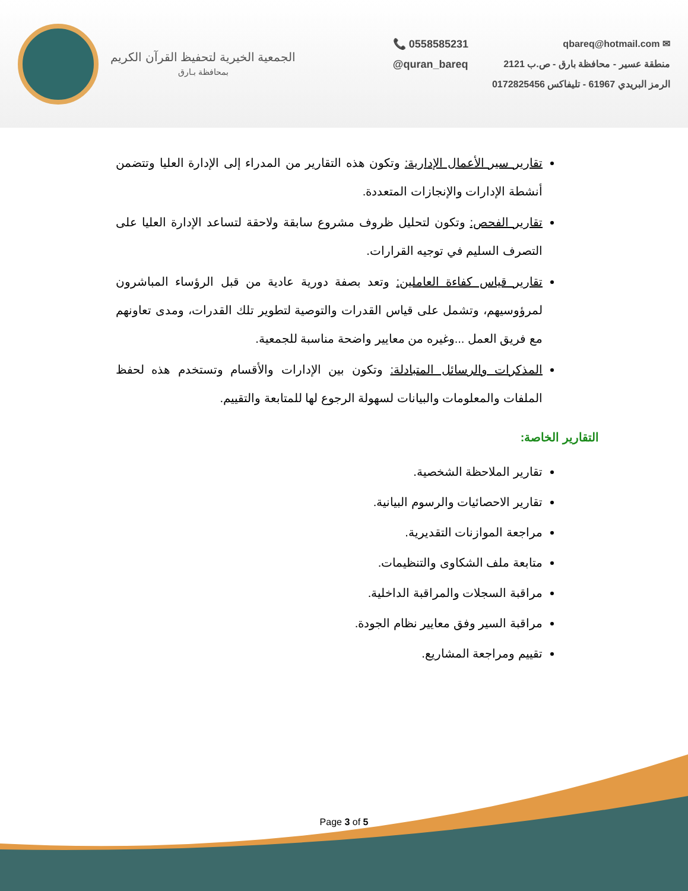الجمعية الخيرية لتحفيظ القرآن الكريم
بمحافظة بـارق
📞 0558585231
@quran_bareq
✉ qbareq@hotmail.com
منطقة عسير - محافظة بارق - ص.ب 2121
الرمز البريدي 61967 - تليفاكس 0172825456
تقارير سير الأعمال الإدارية: وتكون هذه التقارير من المدراء إلى الإدارة العليا وتتضمن أنشطة الإدارات والإنجازات المتعددة.
تقارير الفحص: وتكون لتحليل ظروف مشروع سابقة ولاحقة لتساعد الإدارة العليا على التصرف السليم في توجيه القرارات.
تقارير قياس كفاءة العاملين: وتعد بصفة دورية عادية من قبل الرؤساء المباشرون لمرؤوسيهم، وتشمل على قياس القدرات والتوصية لتطوير تلك القدرات، ومدى تعاونهم مع فريق العمل ...وغيره من معايير واضحة مناسبة للجمعية.
المذكرات والرسائل المتبادلة: وتكون بين الإدارات والأقسام وتستخدم هذه لحفظ الملفات والمعلومات والبيانات لسهولة الرجوع لها للمتابعة والتقييم.
التقارير الخاصة:
تقارير الملاحظة الشخصية.
تقارير الاحصائيات والرسوم البيانية.
مراجعة الموازنات التقديرية.
متابعة ملف الشكاوى والتنظيمات.
مراقبة السجلات والمراقبة الداخلية.
مراقبة السير وفق معايير نظام الجودة.
تقييم ومراجعة المشاريع.
Page 3 of 5